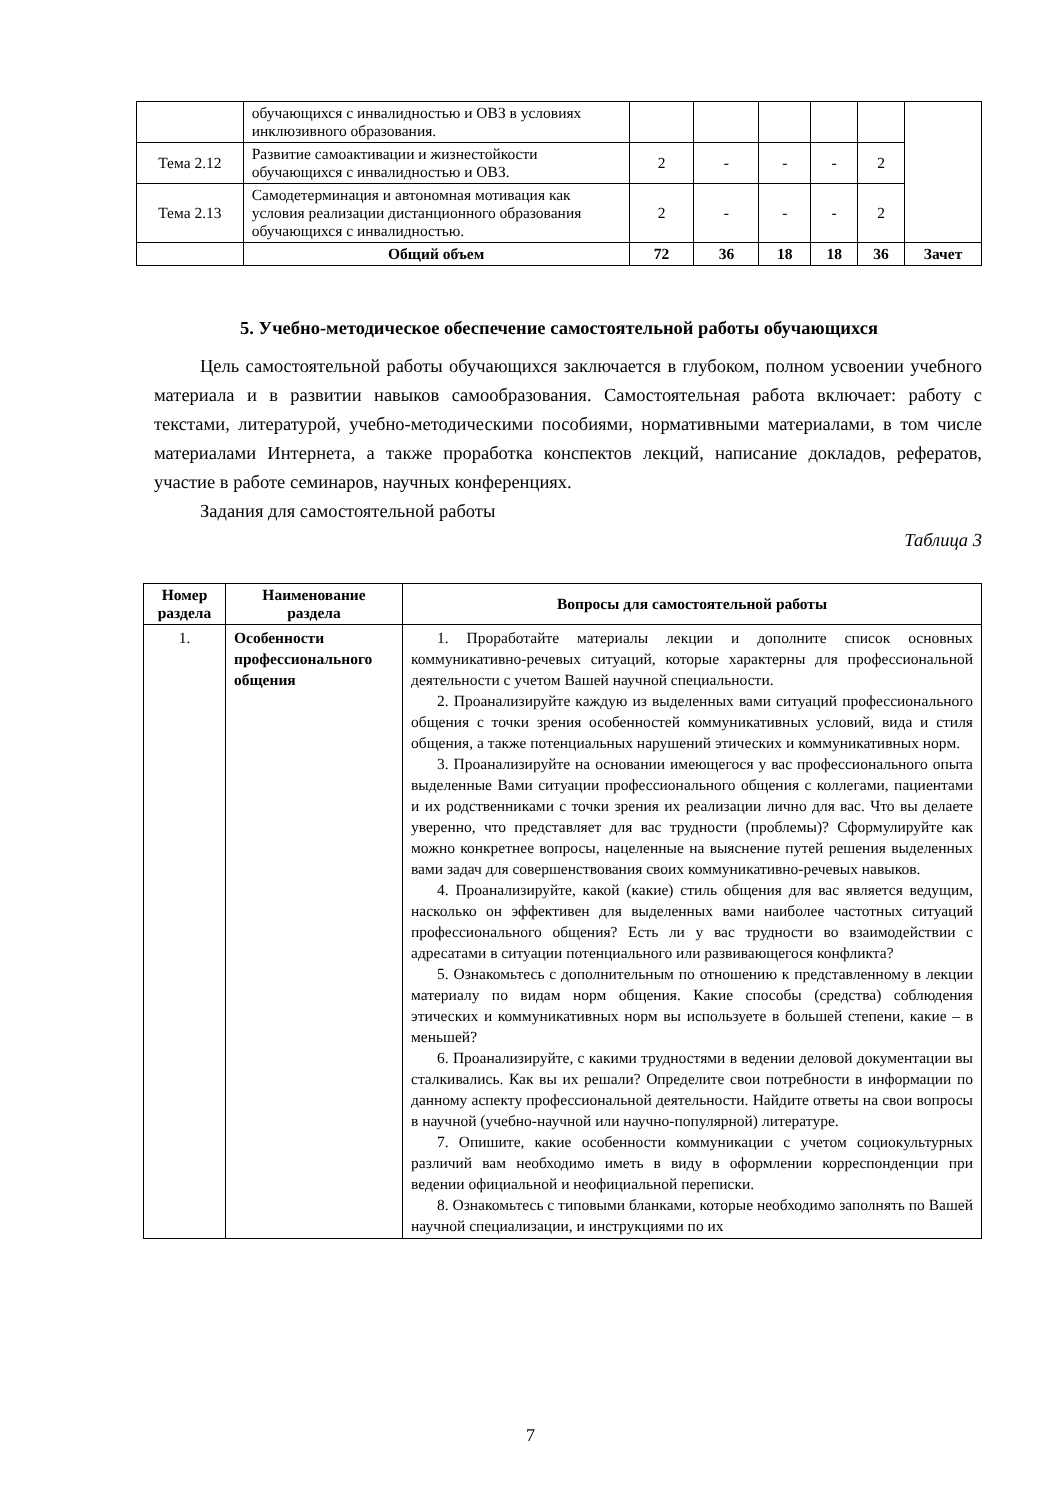| | обучающихся с инвалидностью и ОВЗ в условиях инклюзивного образования. | | | | | | |
| Тема 2.12 | Развитие самоактивации и жизнестойкости обучающихся с инвалидностью и ОВЗ. | 2 | - | - | - | 2 | |
| Тема 2.13 | Самодетерминация и автономная мотивация как условия реализации дистанционного образования обучающихся с инвалидностью. | 2 | - | - | - | 2 | |
| | Общий объем | 72 | 36 | 18 | 18 | 36 | Зачет |
5. Учебно-методическое обеспечение самостоятельной работы обучающихся
Цель самостоятельной работы обучающихся заключается в глубоком, полном усвоении учебного материала и в развитии навыков самообразования. Самостоятельная работа включает: работу с текстами, литературой, учебно-методическими пособиями, нормативными материалами, в том числе материалами Интернета, а также проработка конспектов лекций, написание докладов, рефератов, участие в работе семинаров, научных конференциях.
Задания для самостоятельной работы
Таблица 3
| Номер раздела | Наименование раздела | Вопросы для самостоятельной работы |
| --- | --- | --- |
| 1. | Особенности профессионального общения | 1. Проработайте материалы лекции и дополните список основных коммуникативно-речевых ситуаций, которые характерны для профессиональной деятельности с учетом Вашей научной специальности. 2. Проанализируйте каждую из выделенных вами ситуаций профессионального общения с точки зрения особенностей коммуникативных условий, вида и стиля общения, а также потенциальных нарушений этических и коммуникативных норм. 3. Проанализируйте на основании имеющегося у вас профессионального опыта выделенные Вами ситуации профессионального общения с коллегами, пациентами и их родственниками с точки зрения их реализации лично для вас. Что вы делаете уверенно, что представляет для вас трудности (проблемы)? Сформулируйте как можно конкретнее вопросы, нацеленные на выяснение путей решения выделенных вами задач для совершенствования своих коммуникативно-речевых навыков. 4. Проанализируйте, какой (какие) стиль общения для вас является ведущим, насколько он эффективен для выделенных вами наиболее частотных ситуаций профессионального общения? Есть ли у вас трудности во взаимодействии с адресатами в ситуации потенциального или развивающегося конфликта? 5. Ознакомьтесь с дополнительным по отношению к представленному в лекции материалу по видам норм общения. Какие способы (средства) соблюдения этических и коммуникативных норм вы используете в большей степени, какие – в меньшей? 6. Проанализируйте, с какими трудностями в ведении деловой документации вы сталкивались. Как вы их решали? Определите свои потребности в информации по данному аспекту профессиональной деятельности. Найдите ответы на свои вопросы в научной (учебно-научной или научно-популярной) литературе. 7. Опишите, какие особенности коммуникации с учетом социокультурных различий вам необходимо иметь в виду в оформлении корреспонденции при ведении официальной и неофициальной переписки. 8. Ознакомьтесь с типовыми бланками, которые необходимо заполнять по Вашей научной специализации, и инструкциями по их |
7